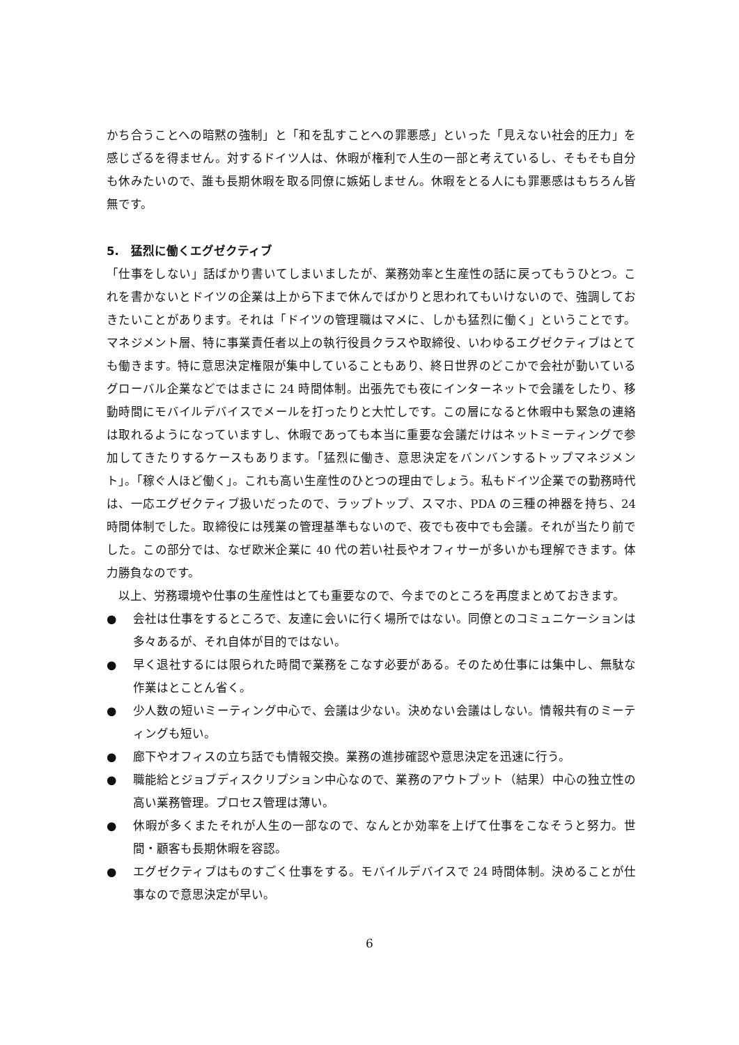かち合うことへの暗黙の強制」と「和を乱すことへの罪悪感」といった「見えない社会的圧力」を感じざるを得ません。対するドイツ人は、休暇が権利で人生の一部と考えているし、そもそも自分も休みたいので、誰も長期休暇を取る同僚に嫉妬しません。休暇をとる人にも罪悪感はもちろん皆無です。
5.　猛烈に働くエグゼクティブ
「仕事をしない」話ばかり書いてしまいましたが、業務効率と生産性の話に戻ってもうひとつ。これを書かないとドイツの企業は上から下まで休んでばかりと思われてもいけないので、強調しておきたいことがあります。それは「ドイツの管理職はマメに、しかも猛烈に働く」ということです。マネジメント層、特に事業責任者以上の執行役員クラスや取締役、いわゆるエグゼクティブはとても働きます。特に意思決定権限が集中していることもあり、終日世界のどこかで会社が動いているグローバル企業などではまさに 24 時間体制。出張先でも夜にインターネットで会議をしたり、移動時間にモバイルデバイスでメールを打ったりと大忙しです。この層になると休暇中も緊急の連絡は取れるようになっていますし、休暇であっても本当に重要な会議だけはネットミーティングで参加してきたりするケースもあります。「猛烈に働き、意思決定をバンバンするトップマネジメント」。「稼ぐ人ほど働く」。これも高い生産性のひとつの理由でしょう。私もドイツ企業での勤務時代は、一応エグゼクティブ扱いだったので、ラップトップ、スマホ、PDA の三種の神器を持ち、24 時間体制でした。取締役には残業の管理基準もないので、夜でも夜中でも会議。それが当たり前でした。この部分では、なぜ欧米企業に 40 代の若い社長やオフィサーが多いかも理解できます。体力勝負なのです。
　以上、労務環境や仕事の生産性はとても重要なので、今までのところを再度まとめておきます。
● 会社は仕事をするところで、友達に会いに行く場所ではない。同僚とのコミュニケーションは多々あるが、それ自体が目的ではない。
● 早く退社するには限られた時間で業務をこなす必要がある。そのため仕事には集中し、無駄な作業はとことん省く。
● 少人数の短いミーティング中心で、会議は少ない。決めない会議はしない。情報共有のミーティングも短い。
● 廊下やオフィスの立ち話でも情報交換。業務の進捗確認や意思決定を迅速に行う。
● 職能給とジョブディスクリプション中心なので、業務のアウトプット（結果）中心の独立性の高い業務管理。プロセス管理は薄い。
● 休暇が多くまたそれが人生の一部なので、なんとか効率を上げて仕事をこなそうと努力。世間・顧客も長期休暇を容認。
● エグゼクティブはものすごく仕事をする。モバイルデバイスで 24 時間体制。決めることが仕事なので意思決定が早い。
6